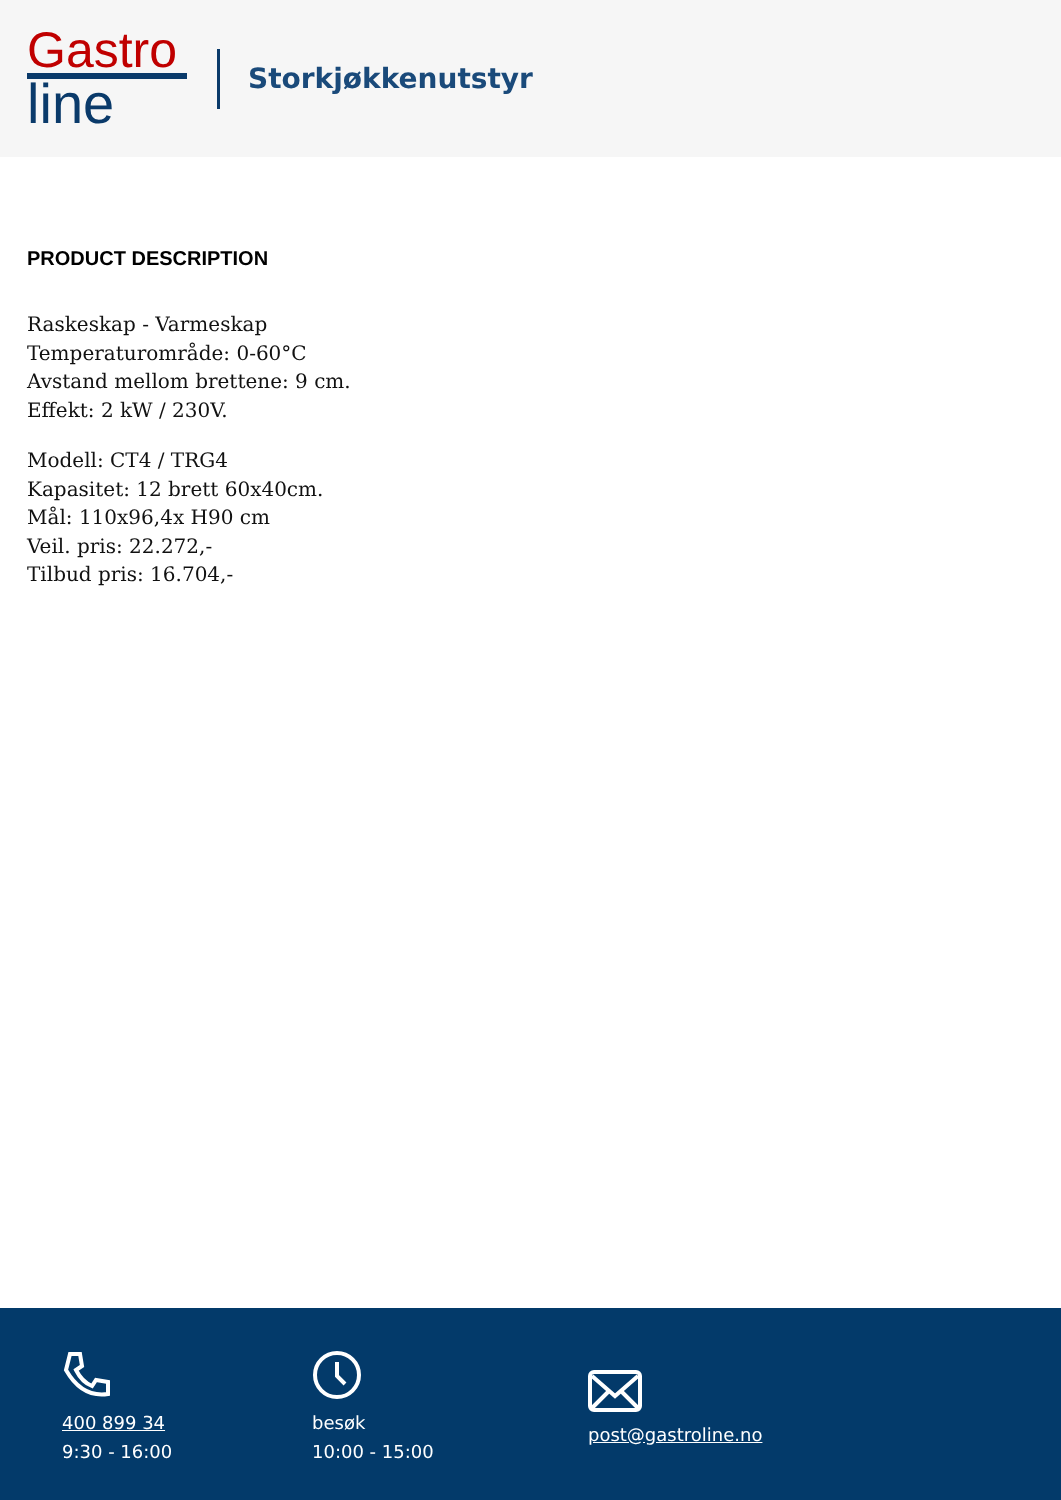Gastro
line
Storkjøkkenutstyr
PRODUCT DESCRIPTION
Raskeskap - Varmeskap
Temperaturområde: 0-60°C
Avstand mellom brettene: 9 cm.
Effekt: 2 kW / 230V.
Modell: CT4 / TRG4
Kapasitet: 12 brett 60x40cm.
Mål: 110x96,4x H90 cm
Veil. pris: 22.272,-
Tilbud pris: 16.704,-
400 899 34
9:30 - 16:00
besøk
10:00 - 15:00
post@gastroline.no